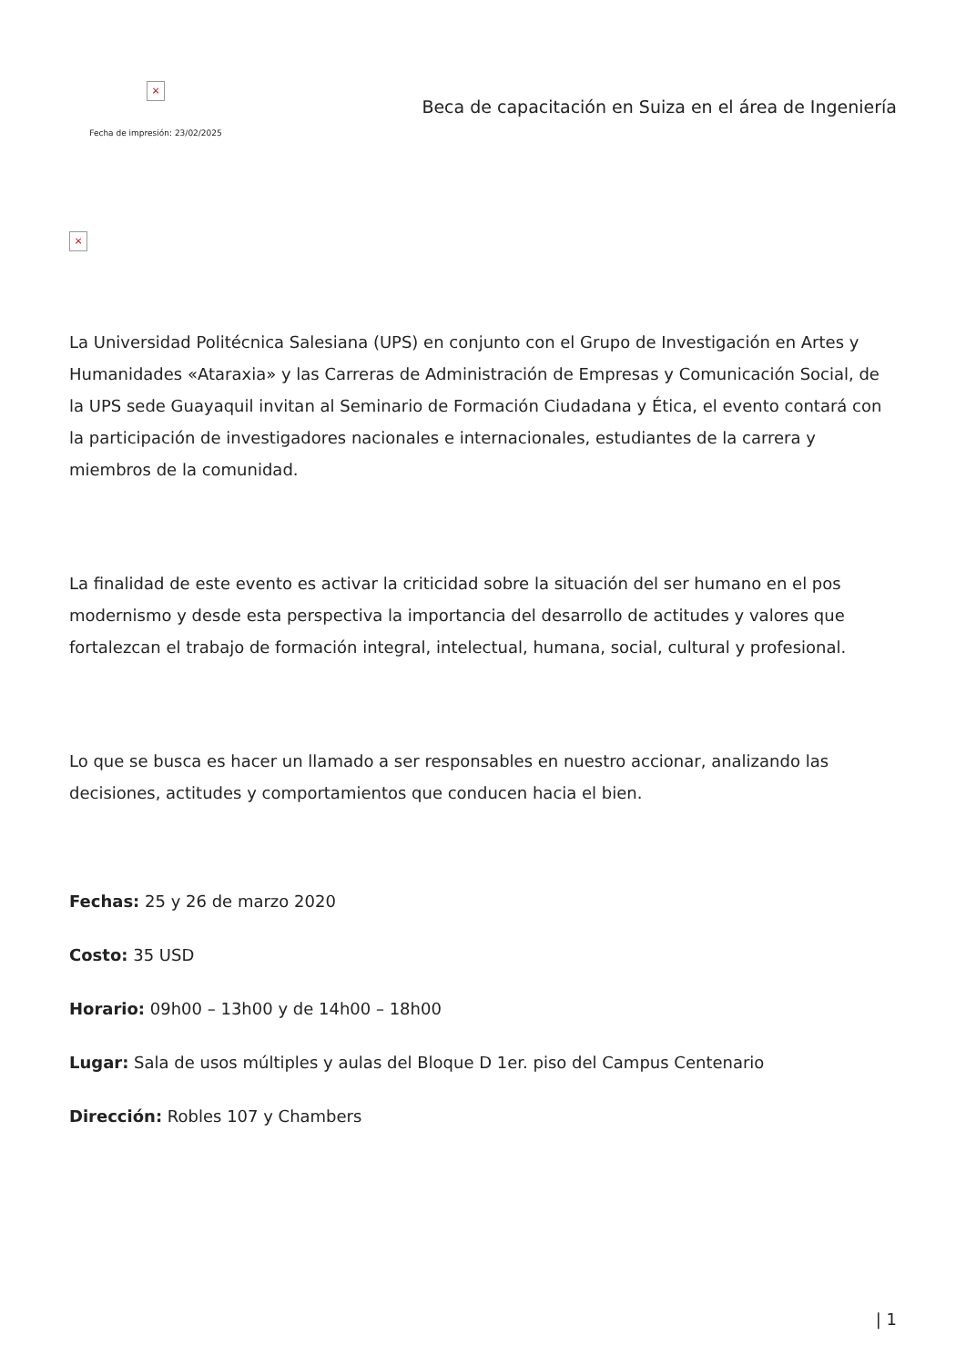×
Fecha de impresión: 23/02/2025
Beca de capacitación en Suiza en el área de Ingeniería
×
La Universidad Politécnica Salesiana (UPS) en conjunto con el Grupo de Investigación en Artes y Humanidades «Ataraxia» y las Carreras de Administración de Empresas y Comunicación Social, de la UPS sede Guayaquil invitan al Seminario de Formación Ciudadana y Ética, el evento contará con la participación de investigadores nacionales e internacionales, estudiantes de la carrera y miembros de la comunidad.
La finalidad de este evento es activar la criticidad sobre la situación del ser humano en el pos modernismo y desde esta perspectiva la importancia del desarrollo de actitudes y valores que fortalezcan el trabajo de formación integral, intelectual, humana, social, cultural y profesional.
Lo que se busca es hacer un llamado a ser responsables en nuestro accionar, analizando las decisiones, actitudes y comportamientos que conducen hacia el bien.
Fechas: 25 y 26 de marzo 2020
Costo: 35 USD
Horario: 09h00 – 13h00 y de 14h00 – 18h00
Lugar: Sala de usos múltiples y aulas del Bloque D 1er. piso del Campus Centenario
Dirección: Robles 107 y Chambers
| 1